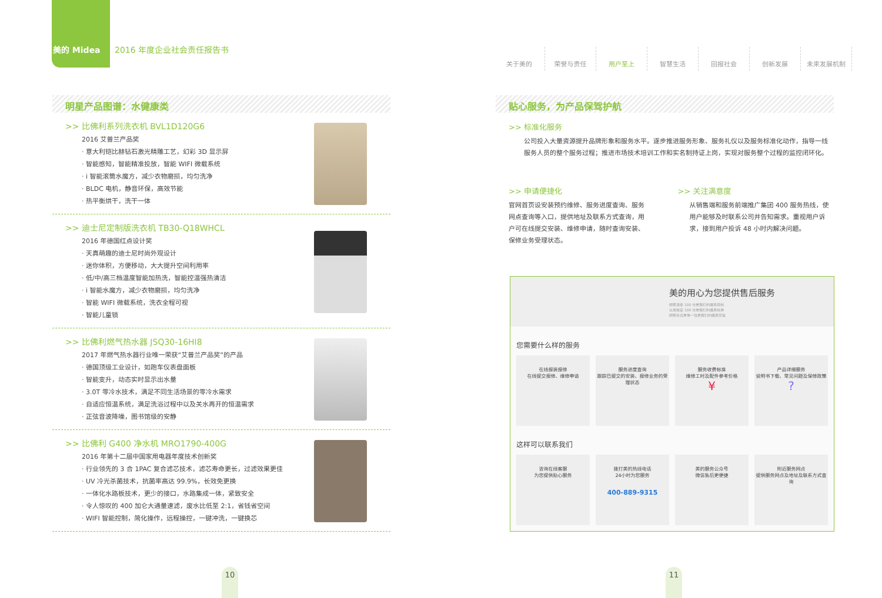美的 Midea 2016 年度企业社会责任报告书
关于美的 荣誉与责任 用户至上 智慧生活 回报社会 创新发展 未来发展机制
明星产品图谱：水健康类
>> 比佛利系列洗衣机 BVL1D120G6
2016 艾普兰产品奖
· 意大利铠比赫钻石激光精雕工艺，幻彩 3D 显示屏
· 智能感知，智能精准投放，智能 WIFI 微载系统
· i 智能滚筒水魔方，减少衣物磨损，均匀洗净
· BLDC 电机，静音环保，高效节能
· 热平衡烘干，洗干一体
>> 迪士尼定制版洗衣机 TB30-Q18WHCL
2016 年德国红点设计奖
· 天真萌趣的迪士尼时尚外观设计
· 迷你体积，方便移动，大大提升空间利用率
· 低/中/高三档温度智能加热洗，智能控温强热清洁
· i 智能水魔方，减少衣物磨损，均匀洗净
· 智能 WIFI 微载系统，洗衣全程可视
· 智能儿童锁
>> 比佛利燃气热水器 JSQ30-16HI8
2017 年燃气热水器行业唯一荣获“艾普兰产品奖”的产品
· 德国顶级工业设计，如跑车仪表盘面板
· 智能变升，动态实时显示出水量
· 3.0T 零冷水技术，满足不同生活场景的零冷水需求
· 自适应恒温系统，满足洗浴过程中以及关水再开的恒温需求
· 正弦音波降噪，图书馆级的安静
>> 比佛利 G400 净水机 MRO1790-400G
2016 年第十二届中国家用电器年度技术创新奖
· 行业领先的 3 合 1PAC 复合滤芯技术，滤芯寿命更长，过滤效果更佳
· UV 冷光杀菌技术，抗菌率高达 99.9%，长效免更换
· 一体化水路板技术，更少的接口，水路集成一体，紧致安全
· 令人惊叹的 400 加仑大通量速滤，废水比低至 2:1，省钱省空间
· WIFI 智能控制，简化操作，远程操控，一键冲洗，一键换芯
贴心服务，为产品保驾护航
>> 标准化服务
公司投入大量资源提升品牌形象和服务水平。逐步推进服务形象、服务礼仪以及服务标准化动作，指导一线服务人员的整个服务过程；推进市场技术培训工作和实名制持证上岗，实现对服务整个过程的监控闭环化。
>> 申请便捷化
官网首页设安装预约维修、服务进度查询、服务网点查询等入口，提供地址及联系方式查询，用户可在线提交安装、维修申请，随时查询安装、保修业务受理状态。
>> 关注满意度
从销售端和服务前端推广集团 400 服务热线，使用户能够及时联系公司并告知需求。重视用户诉求，接到用户投诉 48 小时内解决问题。
美的用心为您提供售后服务
顾客满意 100 分是我们的服务目标
认真做足 100 分是我们的服务标准
顾客永远是第一位是我们的服务宗旨
您需要什么样的服务
在线报装报修
在线提交报修、维修申请
服务进度查询
跟踪已提交的安装、报修业务的受理状态
服务收费标准
维修工时及配件参考价格
¥
产品详细服务
说明书下载、常见问题及保修政策
?
这样可以联系我们
咨询在线客服
为您提供贴心服务
拨打美的热线电话
24小时为您服务
400-889-9315
美的服务公众号
微信售后更便捷
附近服务网点
提供服务网点及地址及联系方式查询
10 11